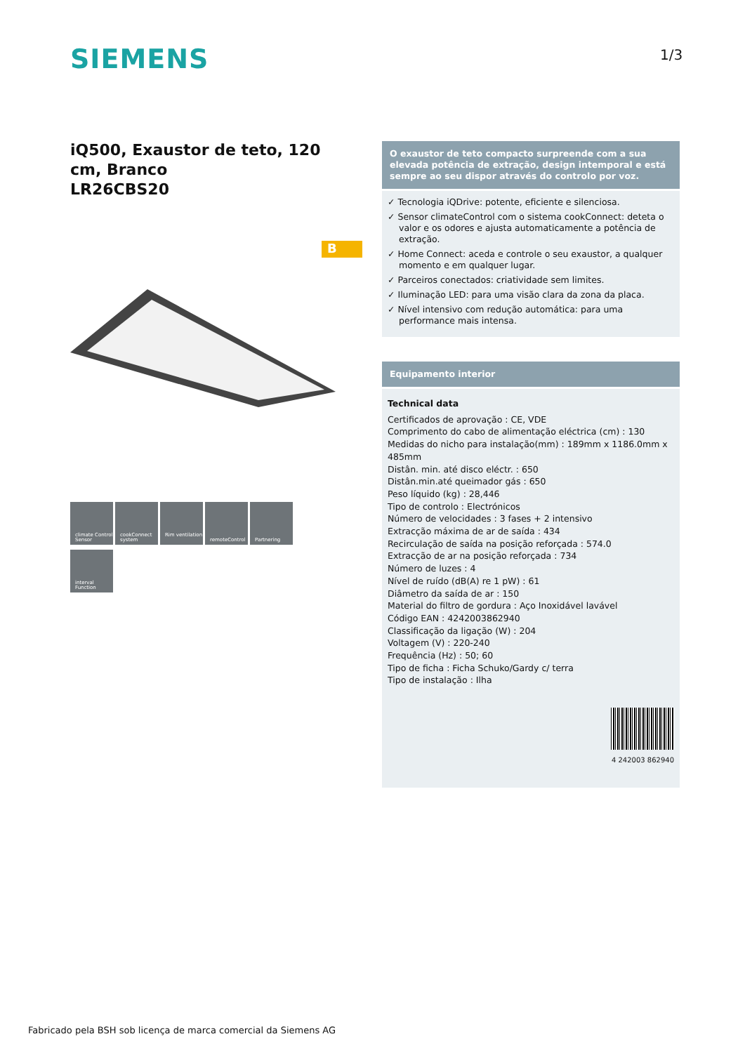SIEMENS 1/3
iQ500, Exaustor de teto, 120 cm, Branco
LR26CBS20
B
O exaustor de teto compacto surpreende com a sua elevada potência de extração, design intemporal e está sempre ao seu dispor através do controlo por voz.
✓ Tecnologia iQDrive: potente, eficiente e silenciosa.
✓ Sensor climateControl com o sistema cookConnect: deteta o valor e os odores e ajusta automaticamente a potência de extração.
✓ Home Connect: aceda e controle o seu exaustor, a qualquer momento e em qualquer lugar.
✓ Parceiros conectados: criatividade sem limites.
✓ Iluminação LED: para uma visão clara da zona da placa.
✓ Nível intensivo com redução automática: para uma performance mais intensa.
Equipamento interior
Technical data
Certificados de aprovação : CE, VDE
Comprimento do cabo de alimentação eléctrica (cm) : 130
Medidas do nicho para instalação(mm) : 189mm x 1186.0mm x 485mm
Distân. min. até disco eléctr. : 650
Distân.min.até queimador gás : 650
Peso líquido (kg) : 28,446
Tipo de controlo : Electrónicos
Número de velocidades : 3 fases + 2 intensivo
Extracção máxima de ar de saída : 434
Recirculação de saída na posição reforçada : 574.0
Extracção de ar na posição reforçada : 734
Número de luzes : 4
Nível de ruído (dB(A) re 1 pW) : 61
Diâmetro da saída de ar : 150
Material do filtro de gordura : Aço Inoxidável lavável
Código EAN : 4242003862940
Classificação da ligação (W) : 204
Voltagem (V) : 220-240
Frequência (Hz) : 50; 60
Tipo de ficha : Ficha Schuko/Gardy c/ terra
Tipo de instalação : Ilha
4 242003 862940
climate Control Sensor
cookConnect system
Rim ventilation
remoteControl Partnering
interval Function
Fabricado pela BSH sob licença de marca comercial da Siemens AG